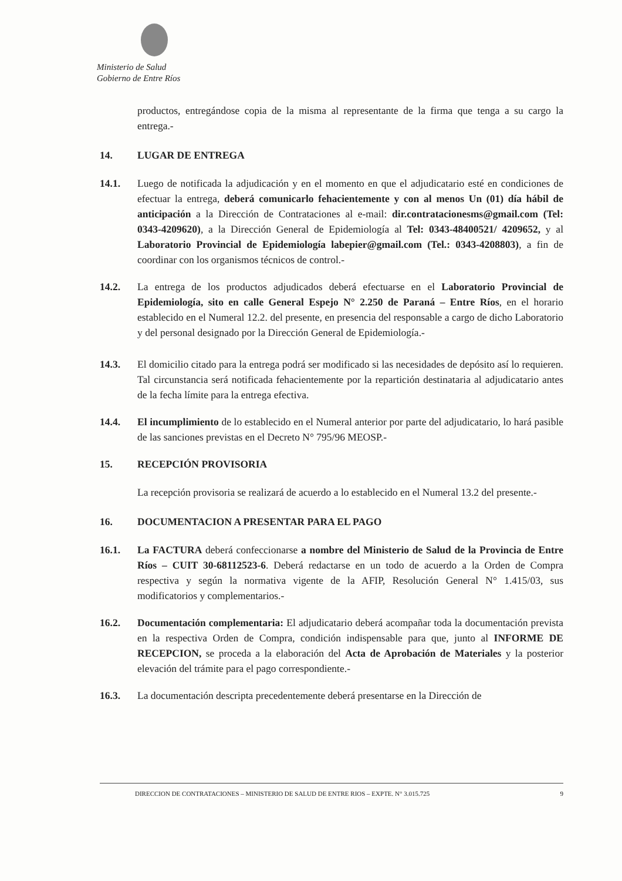Ministerio de Salud
Gobierno de Entre Ríos
productos, entregándose copia de la misma al representante de la firma que tenga a su cargo la entrega.-
14. LUGAR DE ENTREGA
14.1. Luego de notificada la adjudicación y en el momento en que el adjudicatario esté en condiciones de efectuar la entrega, deberá comunicarlo fehacientemente y con al menos Un (01) día hábil de anticipación a la Dirección de Contrataciones al e-mail: dir.contratacionesms@gmail.com (Tel: 0343-4209620), a la Dirección General de Epidemiología al Tel: 0343-48400521/ 4209652, y al Laboratorio Provincial de Epidemiología labepier@gmail.com (Tel.: 0343-4208803), a fin de coordinar con los organismos técnicos de control.-
14.2. La entrega de los productos adjudicados deberá efectuarse en el Laboratorio Provincial de Epidemiología, sito en calle General Espejo N° 2.250 de Paraná – Entre Ríos, en el horario establecido en el Numeral 12.2. del presente, en presencia del responsable a cargo de dicho Laboratorio y del personal designado por la Dirección General de Epidemiología.-
14.3. El domicilio citado para la entrega podrá ser modificado si las necesidades de depósito así lo requieren. Tal circunstancia será notificada fehacientemente por la repartición destinataria al adjudicatario antes de la fecha límite para la entrega efectiva.
14.4. El incumplimiento de lo establecido en el Numeral anterior por parte del adjudicatario, lo hará pasible de las sanciones previstas en el Decreto N° 795/96 MEOSP.-
15. RECEPCIÓN PROVISORIA
La recepción provisoria se realizará de acuerdo a lo establecido en el Numeral 13.2 del presente.-
16. DOCUMENTACION A PRESENTAR PARA EL PAGO
16.1. La FACTURA deberá confeccionarse a nombre del Ministerio de Salud de la Provincia de Entre Ríos – CUIT 30-68112523-6. Deberá redactarse en un todo de acuerdo a la Orden de Compra respectiva y según la normativa vigente de la AFIP, Resolución General N° 1.415/03, sus modificatorios y complementarios.-
16.2. Documentación complementaria: El adjudicatario deberá acompañar toda la documentación prevista en la respectiva Orden de Compra, condición indispensable para que, junto al INFORME DE RECEPCION, se proceda a la elaboración del Acta de Aprobación de Materiales y la posterior elevación del trámite para el pago correspondiente.-
16.3. La documentación descripta precedentemente deberá presentarse en la Dirección de
DIRECCION DE CONTRATACIONES – MINISTERIO DE SALUD DE ENTRE RIOS – EXPTE. N° 3.015.725 9